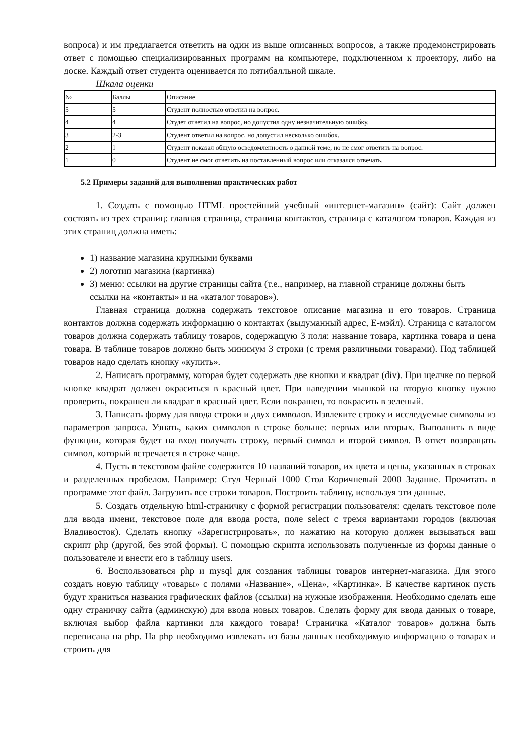вопроса) и им предлагается ответить на один из выше описанных вопросов, а также продемонстрировать ответ с помощью специализированных программ на компьютере, подключенном к проектору, либо на доске. Каждый ответ студента оценивается по пятибалльной шкале.
Шкала оценки
| № | Баллы | Описание |
| 5 | 5 | Студент полностью ответил на вопрос. |
| 4 | 4 | Студет ответил на вопрос, но допустил одну незначительную ошибку. |
| 3 | 2-3 | Студент ответил на вопрос, но допустил несколько ошибок. |
| 2 | 1 | Студент показал общую осведомленность о данной теме, но не смог ответить на вопрос. |
| 1 | 0 | Студент не смог ответить на поставленный вопрос или отказался отвечать. |
5.2 Примеры заданий для выполнения практических работ
1. Создать с помощью HTML простейший учебный «интернет-магазин» (сайт): Сайт должен состоять из трех страниц: главная страница, страница контактов, страница с каталогом товаров. Каждая из этих страниц должна иметь:
1) название магазина крупными буквами
2) логотип магазина (картинка)
3) меню: ссылки на другие страницы сайта (т.е., например, на главной странице должны быть ссылки на «контакты» и на «каталог товаров»).
Главная страница должна содержать текстовое описание магазина и его товаров. Страница контактов должна содержать информацию о контактах (выдуманный адрес, Е-мэйл). Страница с каталогом товаров должна содержать таблицу товаров, содержащую 3 поля: название товара, картинка товара и цена товара. В таблице товаров должно быть минимум 3 строки (с тремя различными товарами). Под таблицей товаров надо сделать кнопку «купить».
2. Написать программу, которая будет содержать две кнопки и квадрат (div). При щелчке по первой кнопке квадрат должен окраситься в красный цвет. При наведении мышкой на вторую кнопку нужно проверить, покрашен ли квадрат в красный цвет. Если покрашен, то покрасить в зеленый.
3. Написать форму для ввода строки и двух символов. Извлеките строку и исследуемые символы из параметров запроса. Узнать, каких символов в строке больше: первых или вторых. Выполнить в виде функции, которая будет на вход получать строку, первый символ и второй символ. В ответ возвращать символ, который встречается в строке чаще.
4. Пусть в текстовом файле содержится 10 названий товаров, их цвета и цены, указанных в строках и разделенных пробелом. Например: Стул Черный 1000 Стол Коричневый 2000 Задание. Прочитать в программе этот файл. Загрузить все строки товаров. Построить таблицу, используя эти данные.
5. Создать отдельную html-страничку с формой регистрации пользователя: сделать текстовое поле для ввода имени, текстовое поле для ввода роста, поле select с тремя вариантами городов (включая Владивосток). Сделать кнопку «Зарегистрировать», по нажатию на которую должен вызываться ваш скрипт php (другой, без этой формы). С помощью скрипта использовать полученные из формы данные о пользователе и внести его в таблицу users.
6. Воспользоваться php и mysql для создания таблицы товаров интернет-магазина. Для этого создать новую таблицу «товары» с полями «Название», «Цена», «Картинка». В качестве картинок пусть будут храниться названия графических файлов (ссылки) на нужные изображения. Необходимо сделать еще одну страничку сайта (админскую) для ввода новых товаров. Сделать форму для ввода данных о товаре, включая выбор файла картинки для каждого товара! Страничка «Каталог товаров» должна быть переписана на php. На php необходимо извлекать из базы данных необходимую информацию о товарах и строить для